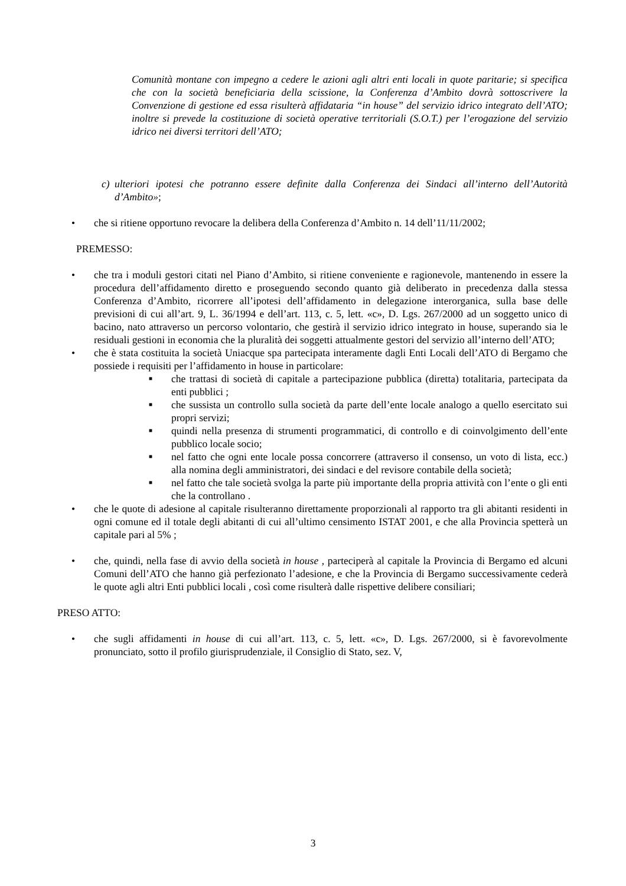Comunità montane con impegno a cedere le azioni agli altri enti locali in quote paritarie; si specifica che con la società beneficiaria della scissione, la Conferenza d’Ambito dovrà sottoscrivere la Convenzione di gestione ed essa risulterà affidataria “in house” del servizio idrico integrato dell’ATO; inoltre si prevede la costituzione di società operative territoriali (S.O.T.) per l’erogazione del servizio idrico nei diversi territori dell’ATO;
c) ulteriori ipotesi che potranno essere definite dalla Conferenza dei Sindaci all’interno dell’Autorità d’Ambito»;
• che si ritiene opportuno revocare la delibera della Conferenza d’Ambito n. 14 dell’11/11/2002;
PREMESSO:
• che tra i moduli gestori citati nel Piano d’Ambito, si ritiene conveniente e ragionevole, mantenendo in essere la procedura dell’affidamento diretto e proseguendo secondo quanto già deliberato in precedenza dalla stessa Conferenza d’Ambito, ricorrere all’ipotesi dell’affidamento in delegazione interorganica, sulla base delle previsioni di cui all’art. 9, L. 36/1994 e dell’art. 113, c. 5, lett. «c», D. Lgs. 267/2000 ad un soggetto unico di bacino, nato attraverso un percorso volontario, che gestirà il servizio idrico integrato in house, superando sia le residuali gestioni in economia che la pluralità dei soggetti attualmente gestori del servizio all’interno dell’ATO;
• che è stata costituita la società Uniacque spa partecipata interamente dagli Enti Locali dell’ATO di Bergamo che possiede i requisiti per l’affidamento in house in particolare:
■
che trattasi di società di capitale a partecipazione pubblica (diretta) totalitaria, partecipata da enti pubblici ;
■
che sussista un controllo sulla società da parte dell’ente locale analogo a quello esercitato sui propri servizi;
■
quindi nella presenza di strumenti programmatici, di controllo e di coinvolgimento dell’ente pubblico locale socio;
■
nel fatto che ogni ente locale possa concorrere (attraverso il consenso, un voto di lista, ecc.) alla nomina degli amministratori, dei sindaci e del revisore contabile della società;
■
nel fatto che tale società svolga la parte più importante della propria attività con l’ente o gli enti che la controllano .
• che le quote di adesione al capitale risulteranno direttamente proporzionali al rapporto tra gli abitanti residenti in ogni comune ed il totale degli abitanti di cui all’ultimo censimento ISTAT 2001, e che alla Provincia spetterà un capitale pari al 5% ;
• che, quindi, nella fase di avvio della società in house , parteciperà al capitale la Provincia di Bergamo ed alcuni Comuni dell’ATO che hanno già perfezionato l’adesione, e che la Provincia di Bergamo successivamente cederà le quote agli altri Enti pubblici locali , così come risulterà dalle rispettive delibere consiliari;
PRESO ATTO:
• che sugli affidamenti in house di cui all’art. 113, c. 5, lett. «c», D. Lgs. 267/2000, si è favorevolmente pronunciato, sotto il profilo giurisprudenziale, il Consiglio di Stato, sez. V,
3